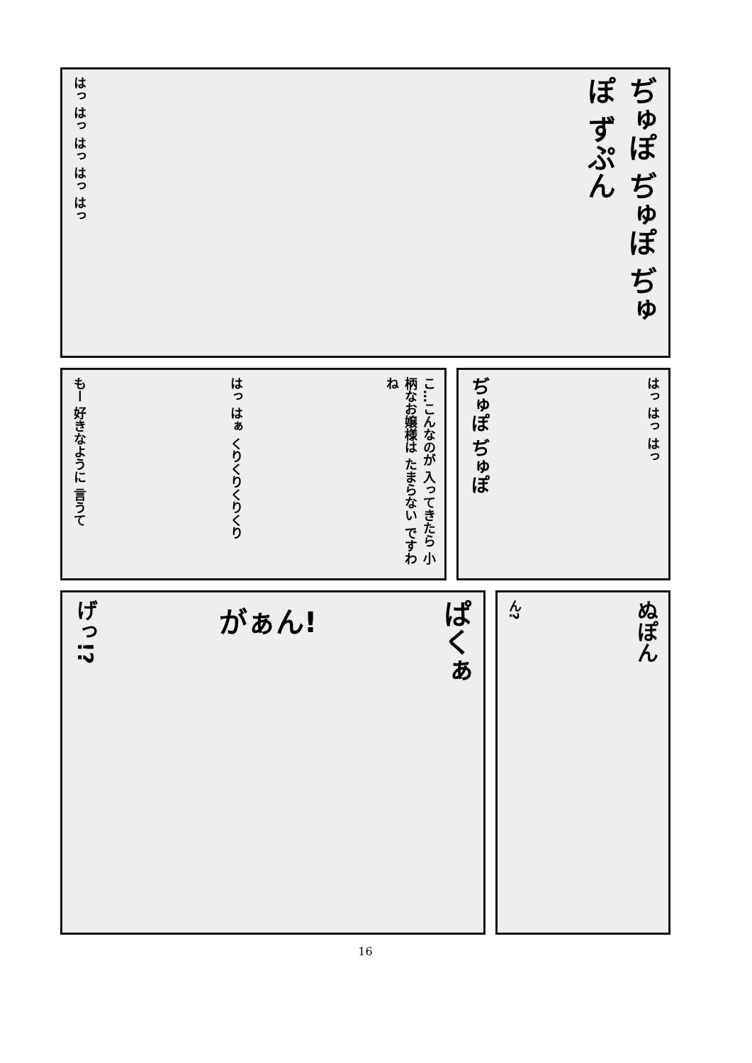はっ はっ はっ はっ はっ
ぢゅぽ ぢゅぽ ぢゅぽ ずぷん
もー 好きなように 言うて
はっ はぁ くりくりくりくり
こ…こんなのが 入ってきたら 小柄なお嬢様は たまらない ですわね
ぢゅぽ ぢゅぽ
はっ はっ はっ
げっ!?
がぁん!
ぱくぁ
ん?
ぬぽん
16